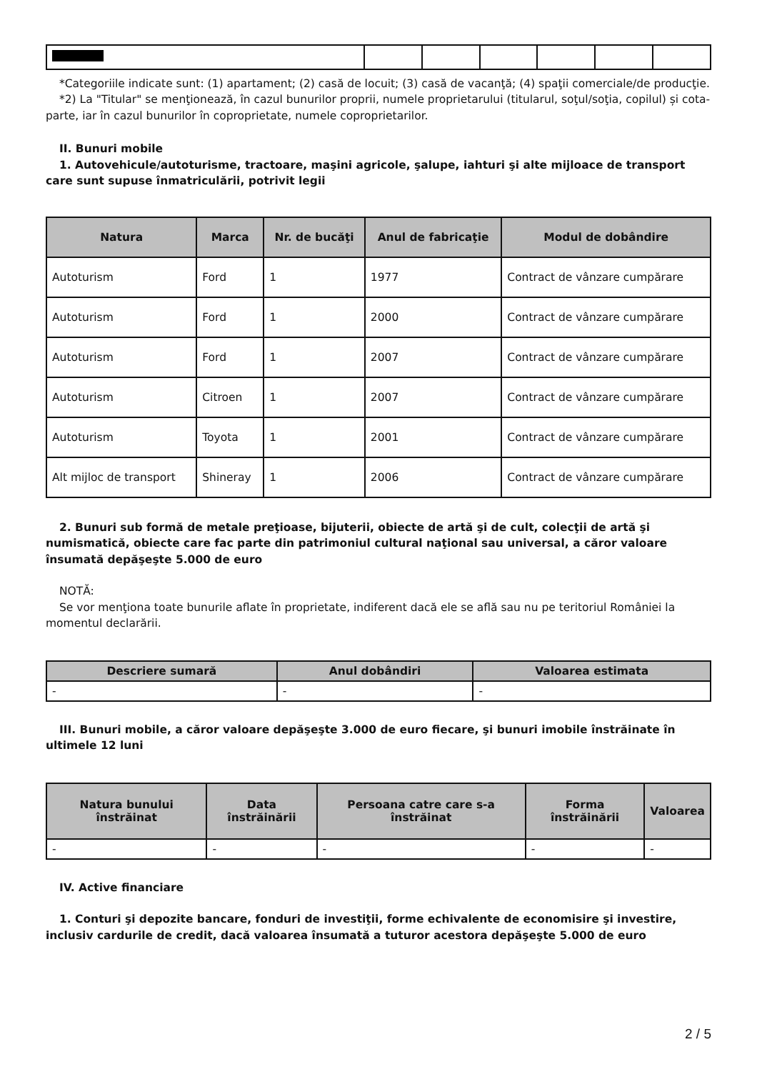*Categoriile indicate sunt: (1) apartament; (2) casă de locuit; (3) casă de vacanţă; (4) spaţii comerciale/de producţie.
*2) La "Titular" se menţionează, în cazul bunurilor proprii, numele proprietarului (titularul, soţul/soţia, copilul) și cota-parte, iar în cazul bunurilor în coproprietate, numele coproprietarilor.
II. Bunuri mobile
1. Autovehicule/autoturisme, tractoare, maşini agricole, şalupe, iahturi şi alte mijloace de transport care sunt supuse înmatriculării, potrivit legii
| Natura | Marca | Nr. de bucăţi | Anul de fabricaţie | Modul de dobândire |
| --- | --- | --- | --- | --- |
| Autoturism | Ford | 1 | 1977 | Contract de vânzare cumpărare |
| Autoturism | Ford | 1 | 2000 | Contract de vânzare cumpărare |
| Autoturism | Ford | 1 | 2007 | Contract de vânzare cumpărare |
| Autoturism | Citroen | 1 | 2007 | Contract de vânzare cumpărare |
| Autoturism | Toyota | 1 | 2001 | Contract de vânzare cumpărare |
| Alt mijloc de transport | Shineray | 1 | 2006 | Contract de vânzare cumpărare |
2. Bunuri sub formă de metale preţioase, bijuterii, obiecte de artă şi de cult, colecţii de artă şi numismatică, obiecte care fac parte din patrimoniul cultural naţional sau universal, a căror valoare însumată depăşeşte 5.000 de euro
NOTĂ:
Se vor menţiona toate bunurile aflate în proprietate, indiferent dacă ele se află sau nu pe teritoriul României la momentul declarării.
| Descriere sumară | Anul dobândiri | Valoarea estimata |
| --- | --- | --- |
| - | - | - |
III. Bunuri mobile, a căror valoare depăşeşte 3.000 de euro fiecare, şi bunuri imobile înstrăinate în ultimele 12 luni
| Natura bunului înstrăinat | Data înstrăinării | Persoana catre care s-a înstrăinat | Forma înstrăinării | Valoarea |
| --- | --- | --- | --- | --- |
| - | - | - | - | - |
IV. Active financiare
1. Conturi şi depozite bancare, fonduri de investiţii, forme echivalente de economisire şi investire, inclusiv cardurile de credit, dacă valoarea însumată a tuturor acestora depăşeşte 5.000 de euro
2 / 5